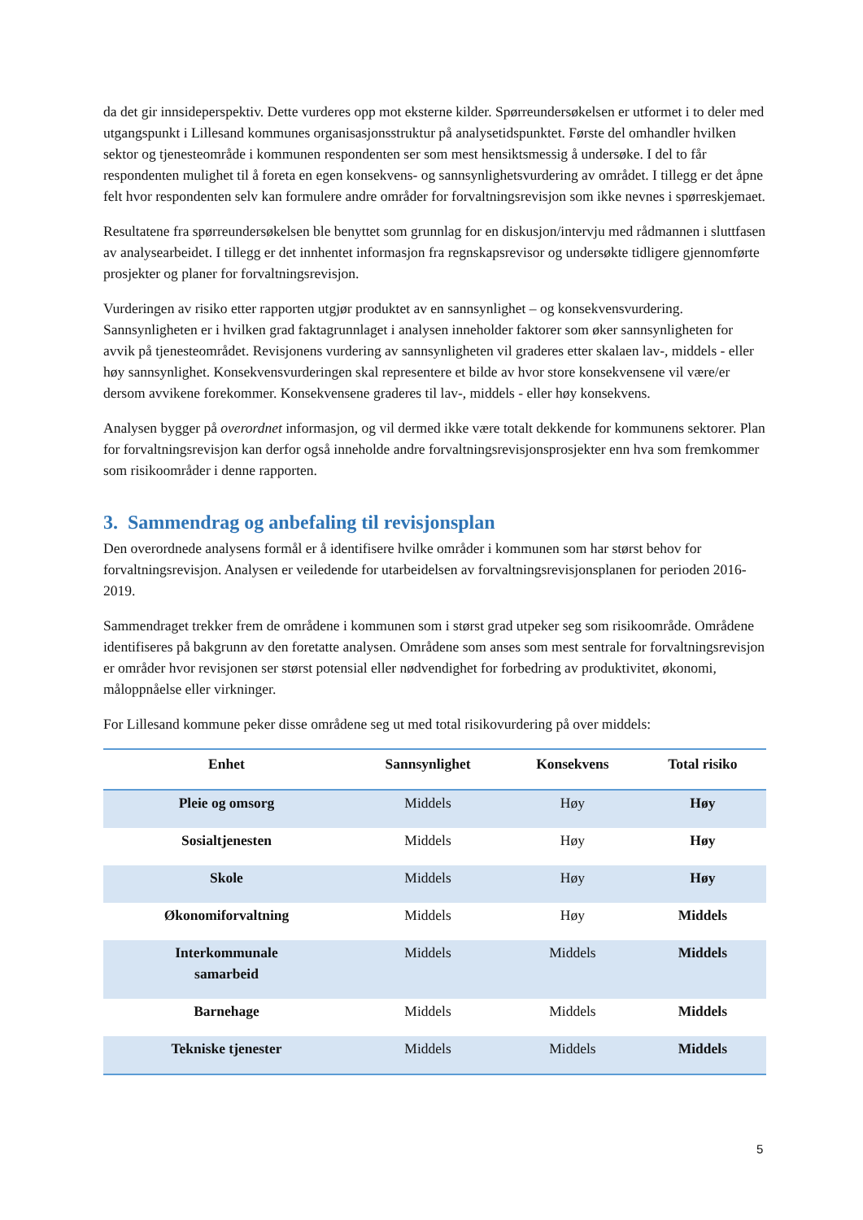da det gir innsideperspektiv. Dette vurderes opp mot eksterne kilder. Spørreundersøkelsen er utformet i to deler med utgangspunkt i Lillesand kommunes organisasjonsstruktur på analysetidspunktet. Første del omhandler hvilken sektor og tjenesteområde i kommunen respondenten ser som mest hensiktsmessig å undersøke. I del to får respondenten mulighet til å foreta en egen konsekvens- og sannsynlighetsvurdering av området. I tillegg er det åpne felt hvor respondenten selv kan formulere andre områder for forvaltningsrevisjon som ikke nevnes i spørreskjemaet.
Resultatene fra spørreundersøkelsen ble benyttet som grunnlag for en diskusjon/intervju med rådmannen i sluttfasen av analysearbeidet. I tillegg er det innhentet informasjon fra regnskapsrevisor og undersøkte tidligere gjennomførte prosjekter og planer for forvaltningsrevisjon.
Vurderingen av risiko etter rapporten utgjør produktet av en sannsynlighet – og konsekvensvurdering. Sannsynligheten er i hvilken grad faktagrunnlaget i analysen inneholder faktorer som øker sannsynligheten for avvik på tjenesteområdet. Revisjonens vurdering av sannsynligheten vil graderes etter skalaen lav-, middels - eller høy sannsynlighet. Konsekvensvurderingen skal representere et bilde av hvor store konsekvensene vil være/er dersom avvikene forekommer. Konsekvensene graderes til lav-, middels - eller høy konsekvens.
Analysen bygger på overordnet informasjon, og vil dermed ikke være totalt dekkende for kommunens sektorer. Plan for forvaltningsrevisjon kan derfor også inneholde andre forvaltningsrevisjonsprosjekter enn hva som fremkommer som risikoområder i denne rapporten.
3. Sammendrag og anbefaling til revisjonsplan
Den overordnede analysens formål er å identifisere hvilke områder i kommunen som har størst behov for forvaltningsrevisjon. Analysen er veiledende for utarbeidelsen av forvaltningsrevisjonsplanen for perioden 2016-2019.
Sammendraget trekker frem de områdene i kommunen som i størst grad utpeker seg som risikoområde. Områdene identifiseres på bakgrunn av den foretatte analysen. Områdene som anses som mest sentrale for forvaltningsrevisjon er områder hvor revisjonen ser størst potensial eller nødvendighet for forbedring av produktivitet, økonomi, måloppnåelse eller virkninger.
For Lillesand kommune peker disse områdene seg ut med total risikovurdering på over middels:
| Enhet | Sannsynlighet | Konsekvens | Total risiko |
| --- | --- | --- | --- |
| Pleie og omsorg | Middels | Høy | Høy |
| Sosialtjenesten | Middels | Høy | Høy |
| Skole | Middels | Høy | Høy |
| Økonomiforvaltning | Middels | Høy | Middels |
| Interkommunale samarbeid | Middels | Middels | Middels |
| Barnehage | Middels | Middels | Middels |
| Tekniske tjenester | Middels | Middels | Middels |
5